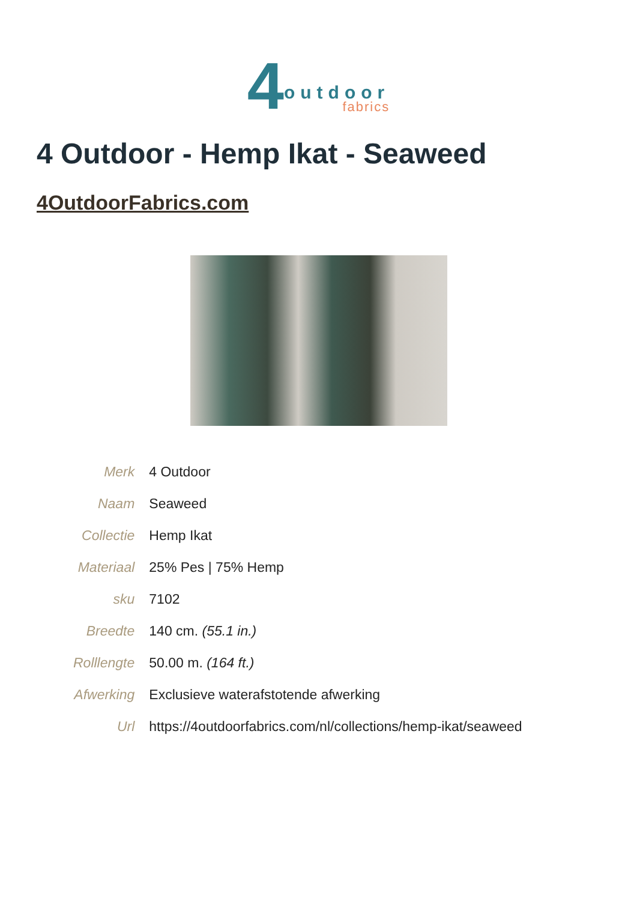4
outdoor
fabrics
4 Outdoor - Hemp Ikat - Seaweed
4OutdoorFabrics.com
| Merk | 4 Outdoor |
| Naam | Seaweed |
| Collectie | Hemp Ikat |
| Materiaal | 25% Pes / 75% Hemp |
| sku | 7102 |
| Breedte | 140 cm. (55.1 in.) |
| Rolllengte | 50.00 m. (164 ft.) |
| Afwerking | Exclusieve waterafstotende afwerking |
| Url | https://4outdoorfabrics.com/nl/collections/hemp-ikat/seaweed |